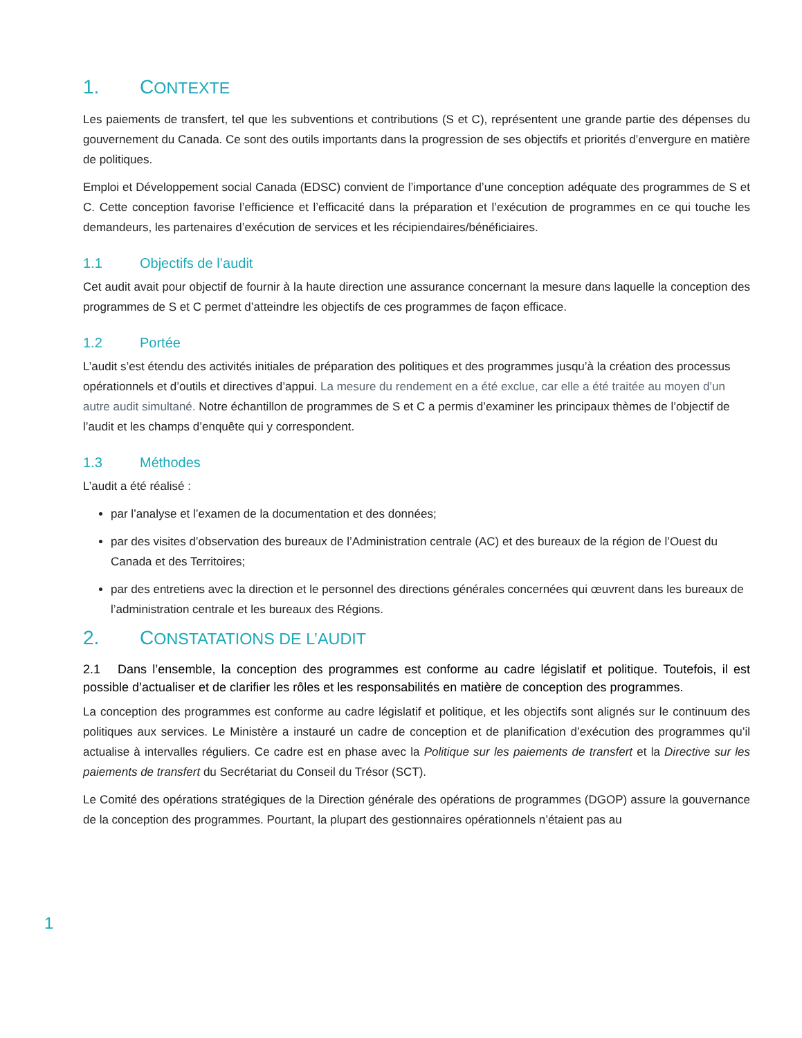1. CONTEXTE
Les paiements de transfert, tel que les subventions et contributions (S et C), représentent une grande partie des dépenses du gouvernement du Canada. Ce sont des outils importants dans la progression de ses objectifs et priorités d’envergure en matière de politiques.
Emploi et Développement social Canada (EDSC) convient de l’importance d’une conception adéquate des programmes de S et C. Cette conception favorise l’efficience et l’efficacité dans la préparation et l’exécution de programmes en ce qui touche les demandeurs, les partenaires d’exécution de services et les récipiendaires/bénéficiaires.
1.1 Objectifs de l’audit
Cet audit avait pour objectif de fournir à la haute direction une assurance concernant la mesure dans laquelle la conception des programmes de S et C permet d’atteindre les objectifs de ces programmes de façon efficace.
1.2 Portée
L’audit s’est étendu des activités initiales de préparation des politiques et des programmes jusqu’à la création des processus opérationnels et d’outils et directives d’appui. La mesure du rendement en a été exclue, car elle a été traitée au moyen d’un autre audit simultané. Notre échantillon de programmes de S et C a permis d’examiner les principaux thèmes de l’objectif de l’audit et les champs d’enquête qui y correspondent.
1.3 Méthodes
L’audit a été réalisé :
par l’analyse et l’examen de la documentation et des données;
par des visites d’observation des bureaux de l’Administration centrale (AC) et des bureaux de la région de l’Ouest du Canada et des Territoires;
par des entretiens avec la direction et le personnel des directions générales concernées qui œuvrent dans les bureaux de l’administration centrale et les bureaux des Régions.
2. CONSTATATIONS DE L’AUDIT
2.1 Dans l’ensemble, la conception des programmes est conforme au cadre législatif et politique. Toutefois, il est possible d’actualiser et de clarifier les rôles et les responsabilités en matière de conception des programmes.
La conception des programmes est conforme au cadre législatif et politique, et les objectifs sont alignés sur le continuum des politiques aux services. Le Ministère a instauré un cadre de conception et de planification d’exécution des programmes qu’il actualise à intervalles réguliers. Ce cadre est en phase avec la Politique sur les paiements de transfert et la Directive sur les paiements de transfert du Secrétariat du Conseil du Trésor (SCT).
Le Comité des opérations stratégiques de la Direction générale des opérations de programmes (DGOP) assure la gouvernance de la conception des programmes. Pourtant, la plupart des gestionnaires opérationnels n’étaient pas au
1